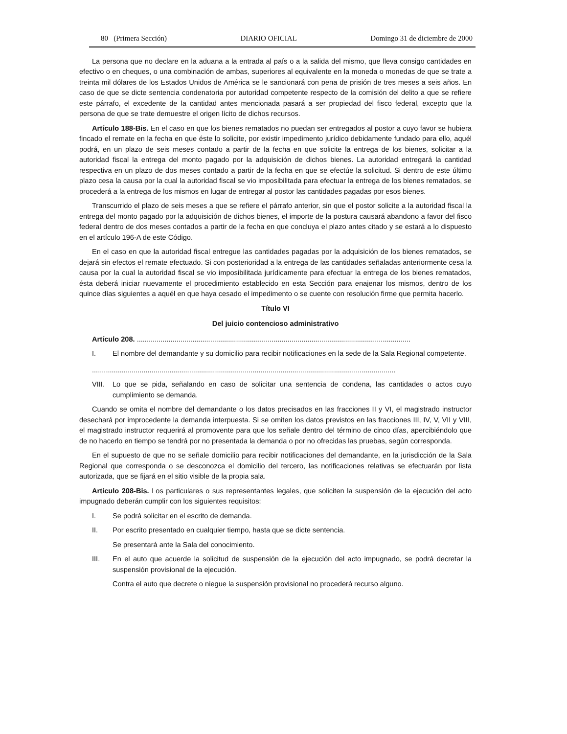80 (Primera Sección) DIARIO OFICIAL Domingo 31 de diciembre de 2000
La persona que no declare en la aduana a la entrada al país o a la salida del mismo, que lleva consigo cantidades en efectivo o en cheques, o una combinación de ambas, superiores al equivalente en la moneda o monedas de que se trate a treinta mil dólares de los Estados Unidos de América se le sancionará con pena de prisión de tres meses a seis años. En caso de que se dicte sentencia condenatoria por autoridad competente respecto de la comisión del delito a que se refiere este párrafo, el excedente de la cantidad antes mencionada pasará a ser propiedad del fisco federal, excepto que la persona de que se trate demuestre el origen lícito de dichos recursos.
Artículo 188-Bis. En el caso en que los bienes rematados no puedan ser entregados al postor a cuyo favor se hubiera fincado el remate en la fecha en que éste lo solicite, por existir impedimento jurídico debidamente fundado para ello, aquél podrá, en un plazo de seis meses contado a partir de la fecha en que solicite la entrega de los bienes, solicitar a la autoridad fiscal la entrega del monto pagado por la adquisición de dichos bienes. La autoridad entregará la cantidad respectiva en un plazo de dos meses contado a partir de la fecha en que se efectúe la solicitud. Si dentro de este último plazo cesa la causa por la cual la autoridad fiscal se vio imposibilitada para efectuar la entrega de los bienes rematados, se procederá a la entrega de los mismos en lugar de entregar al postor las cantidades pagadas por esos bienes.
Transcurrido el plazo de seis meses a que se refiere el párrafo anterior, sin que el postor solicite a la autoridad fiscal la entrega del monto pagado por la adquisición de dichos bienes, el importe de la postura causará abandono a favor del fisco federal dentro de dos meses contados a partir de la fecha en que concluya el plazo antes citado y se estará a lo dispuesto en el artículo 196-A de este Código.
En el caso en que la autoridad fiscal entregue las cantidades pagadas por la adquisición de los bienes rematados, se dejará sin efectos el remate efectuado. Si con posterioridad a la entrega de las cantidades señaladas anteriormente cesa la causa por la cual la autoridad fiscal se vio imposibilitada jurídicamente para efectuar la entrega de los bienes rematados, ésta deberá iniciar nuevamente el procedimiento establecido en esta Sección para enajenar los mismos, dentro de los quince días siguientes a aquél en que haya cesado el impedimento o se cuente con resolución firme que permita hacerlo.
Título VI
Del juicio contencioso administrativo
Artículo 208. ..........................................................................................................................................
I. El nombre del demandante y su domicilio para recibir notificaciones en la sede de la Sala Regional competente.
.........................................................................................................................................................
VIII.
Lo que se pida, señalando en caso de solicitar una sentencia de condena, las cantidades o actos cuyo cumplimiento se demanda.
Cuando se omita el nombre del demandante o los datos precisados en las fracciones II y VI, el magistrado instructor desechará por improcedente la demanda interpuesta. Si se omiten los datos previstos en las fracciones III, IV, V, VII y VIII, el magistrado instructor requerirá al promovente para que los señale dentro del término de cinco días, apercibiéndolo que de no hacerlo en tiempo se tendrá por no presentada la demanda o por no ofrecidas las pruebas, según corresponda.
En el supuesto de que no se señale domicilio para recibir notificaciones del demandante, en la jurisdicción de la Sala Regional que corresponda o se desconozca el domicilio del tercero, las notificaciones relativas se efectuarán por lista autorizada, que se fijará en el sitio visible de la propia sala.
Artículo 208-Bis. Los particulares o sus representantes legales, que soliciten la suspensión de la ejecución del acto impugnado deberán cumplir con los siguientes requisitos:
I. Se podrá solicitar en el escrito de demanda.
II. Por escrito presentado en cualquier tiempo, hasta que se dicte sentencia.
Se presentará ante la Sala del conocimiento.
III. En el auto que acuerde la solicitud de suspensión de la ejecución del acto impugnado, se podrá decretar la suspensión provisional de la ejecución.
Contra el auto que decrete o niegue la suspensión provisional no procederá recurso alguno.